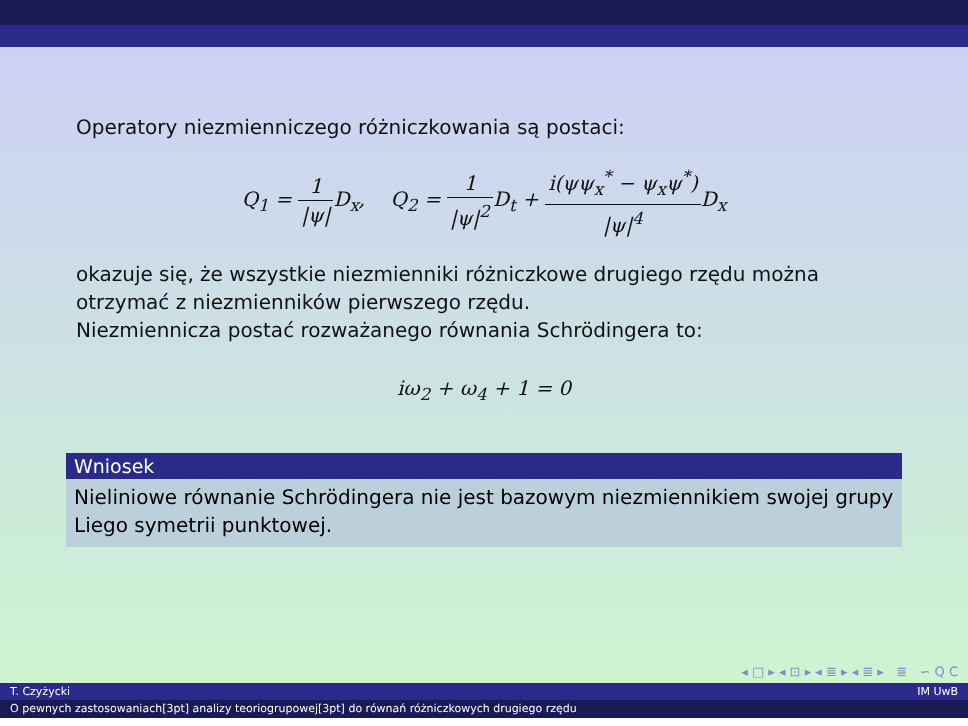Operatory niezmienniczego różniczkowania są postaci:
Q<sub>1</sub> = 1 |ψ|D<sub>x</sub>, Q<sub>2</sub> = 1 |ψ|<sup>2</sup> D<sub>t</sub> + i(ψψ<sub>x</sub><sup>*</sup> − ψ<sub>x</sub>ψ<sup>*</sup>) |ψ|<sup>4</sup> D<sub>x</sub>
okazuje się, że wszystkie niezmienniki różniczkowe drugiego rzędu można otrzymać z niezmienników pierwszego rzędu.
Niezmiennicza postać rozważanego równania Schrödingera to:
iω<sub>2</sub> + ω<sub>4</sub> + 1 = 0
Wniosek
Nieliniowe równanie Schrödingera nie jest bazowym niezmiennikiem swojej grupy Liego symetrii punktowej.
◂ □ ▸ ◂ ⊡ ▸ ◂ ≣ ▸ ◂ ≣ ▸ ≣ ∽ Q C
T. Czyżycki IM UwB
O pewnych zastosowaniach[3pt] analizy teoriogrupowej[3pt] do równań różniczkowych drugiego rzędu